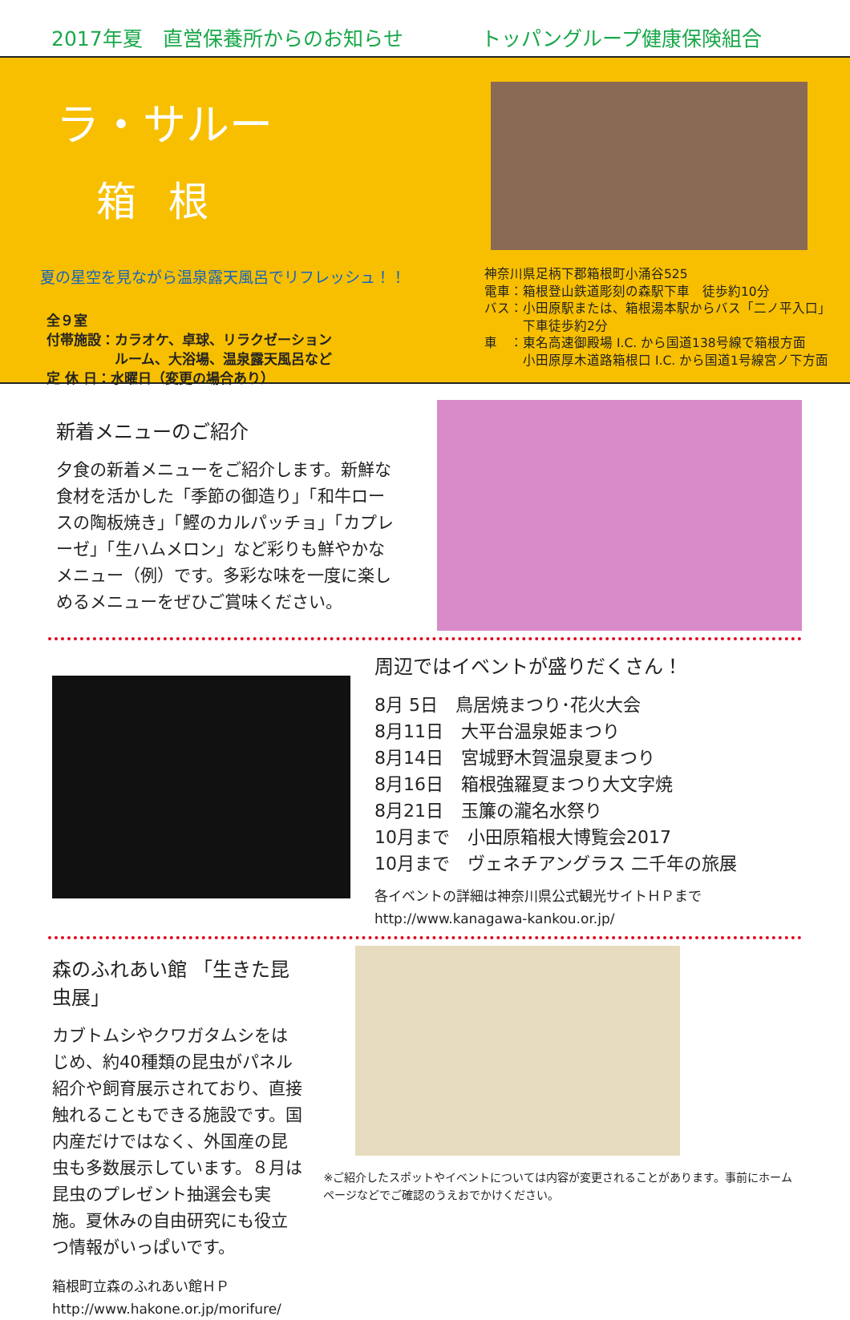2017年夏　直営保養所からのお知らせ トッパングループ健康保険組合
ラ・サルー
箱根
夏の星空を見ながら温泉露天風呂でリフレッシュ！！
全９室
付帯施設：カラオケ、卓球、リラクゼーション
　　　　　ルーム、大浴場、温泉露天風呂など
定 休 日：水曜日（変更の場合あり）
神奈川県足柄下郡箱根町小涌谷525
電車：箱根登山鉄道彫刻の森駅下車　徒歩約10分
バス：小田原駅または、箱根湯本駅からバス「二ノ平入口」
　　　下車徒歩約2分
車　：東名高速御殿場 I.C. から国道138号線で箱根方面
　　　小田原厚木道路箱根口 I.C. から国道1号線宮ノ下方面
新着メニューのご紹介
夕食の新着メニューをご紹介します。新鮮な食材を活かした「季節の御造り」「和牛ロースの陶板焼き」「鰹のカルパッチョ」「カプレーゼ」「生ハムメロン」など彩りも鮮やかなメニュー（例）です。多彩な味を一度に楽しめるメニューをぜひご賞味ください。
周辺ではイベントが盛りだくさん！
8月 5日　鳥居焼まつり･花火大会
8月11日　大平台温泉姫まつり
8月14日　宮城野木賀温泉夏まつり
8月16日　箱根強羅夏まつり大文字焼
8月21日　玉簾の瀧名水祭り
10月まで　小田原箱根大博覧会2017
10月まで　ヴェネチアングラス 二千年の旅展
各イベントの詳細は神奈川県公式観光サイトＨＰまで
http://www.kanagawa-kankou.or.jp/
森のふれあい館 「生きた昆虫展」
カブトムシやクワガタムシをはじめ、約40種類の昆虫がパネル紹介や飼育展示されており、直接触れることもできる施設です。国内産だけではなく、外国産の昆虫も多数展示しています。８月は昆虫のプレゼント抽選会も実施。夏休みの自由研究にも役立つ情報がいっぱいです。
箱根町立森のふれあい館ＨＰ
http://www.hakone.or.jp/morifure/
※ご紹介したスポットやイベントについては内容が変更されることがあります。事前にホームページなどでご確認のうえおでかけください。